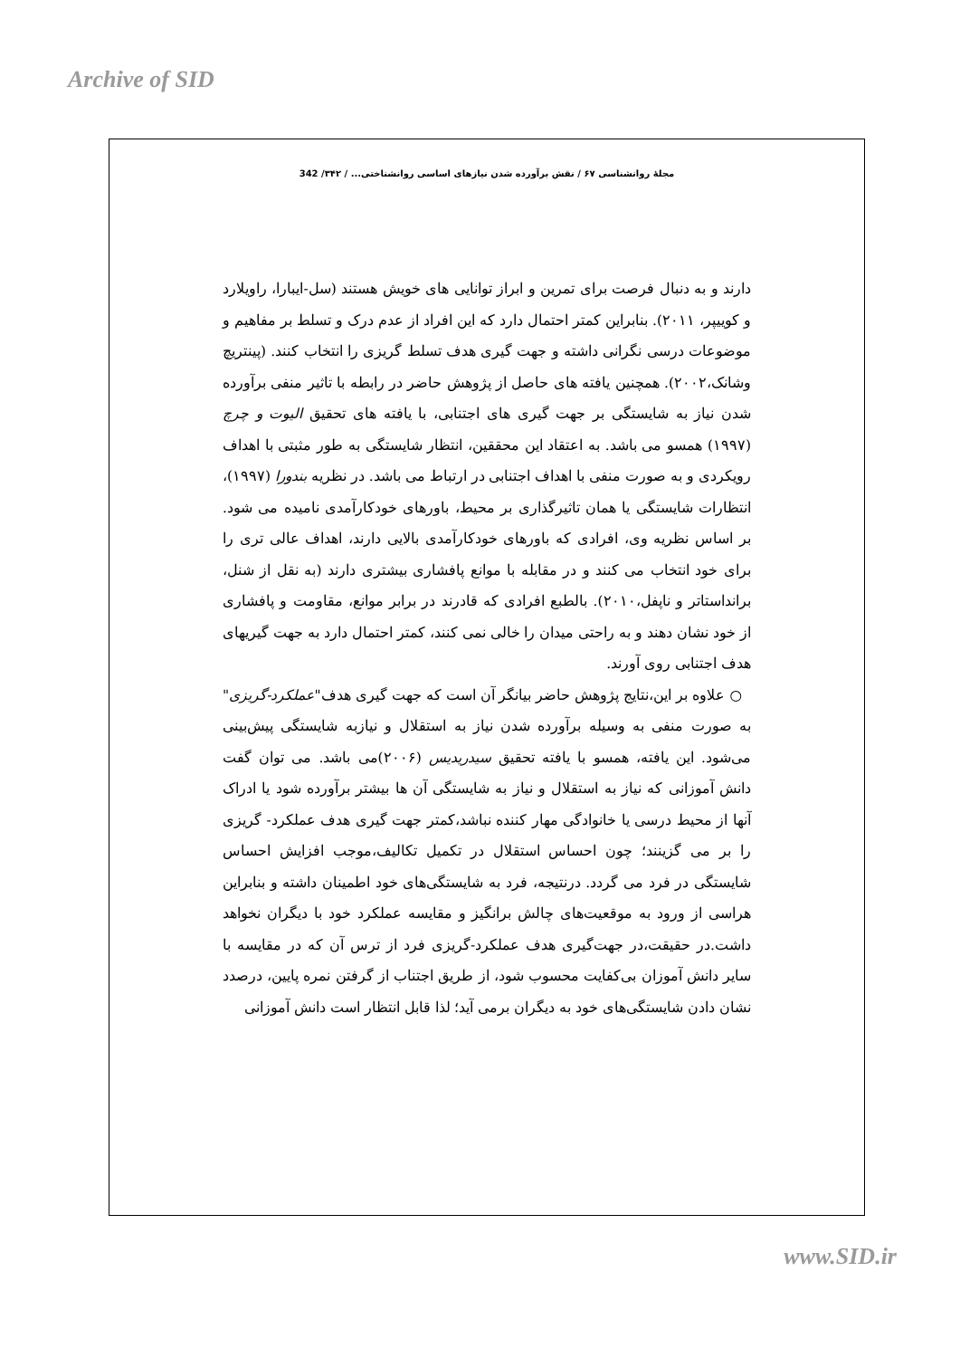Archive of SID
مجلهٔ روانشناسی ۶۷ / نقش برآورده شدن نیازهای اساسی روانشناختی... / ۳۴۲/ 342
دارند و به دنبال فرصت برای تمرین و ابراز توانایی های خویش هستند (سل-ایبارا، راویلارد و کوییپر، ۲۰۱۱). بنابراین کمتر احتمال دارد که این افراد از عدم درک و تسلط بر مفاهیم و موضوعات درسی نگرانی داشته و جهت گیری هدف تسلط گریزی را انتخاب کنند. (پینتریچ وشانک،۲۰۰۲). همچنین یافته های حاصل از پژوهش حاضر در رابطه با تاثیر منفی برآورده شدن نیاز به شایستگی بر جهت گیری های اجتنابی، با یافته های تحقیق الیوت و چرچ (۱۹۹۷) همسو می باشد. به اعتقاد این محققین، انتظار شایستگی به طور مثبتی با اهداف رویکردی و به صورت منفی با اهداف اجتنابی در ارتباط می باشد. در نظریه بندورا (۱۹۹۷)، انتظارات شایستگی یا همان تاثیرگذاری بر محیط، باورهای خودکارآمدی نامیده می شود. بر اساس نظریه وی، افرادی که باورهای خودکارآمدی بالایی دارند، اهداف عالی تری را برای خود انتخاب می کنند و در مقابله با موانع پافشاری بیشتری دارند (به نقل از شنل، برانداستاتر و ناپفل،۲۰۱۰). بالطبع افرادی که قادرند در برابر موانع، مقاومت و پافشاری از خود نشان دهند و به راحتی میدان را خالی نمی کنند، کمتر احتمال دارد به جهت گیریهای هدف اجتنابی روی آورند.
○ علاوه بر این،نتایج پژوهش حاضر بیانگر آن است که جهت گیری هدف"عملکرد-گریزی" به صورت منفی به وسیله برآورده شدن نیاز به استقلال و نیازبه شایستگی پیش‌بینی می‌شود. این یافته، همسو با یافته تحقیق سیدریدیس (۲۰۰۶)می باشد. می توان گفت دانش آموزانی که نیاز به استقلال و نیاز به شایستگی آن ها بیشتر برآورده شود یا ادراک آنها از محیط درسی یا خانوادگی مهار کننده نباشد،کمتر جهت گیری هدف عملکرد- گریزی را بر می گزینند؛ چون احساس استقلال در تکمیل تکالیف،موجب افزایش احساس شایستگی در فرد می گردد. درنتیجه، فرد به شایستگی‌های خود اطمینان داشته و بنابراین هراسی از ورود به موقعیت‌های چالش برانگیز و مقایسه عملکرد خود با دیگران نخواهد داشت.در حقیقت،در جهت‌گیری هدف عملکرد-گریزی فرد از ترس آن که در مقایسه با سایر دانش آموزان بی‌کفایت محسوب شود، از طریق اجتناب از گرفتن نمره پایین، درصدد نشان دادن شایستگی‌های خود به دیگران برمی آید؛ لذا قابل انتظار است دانش آموزانی
www.SID.ir